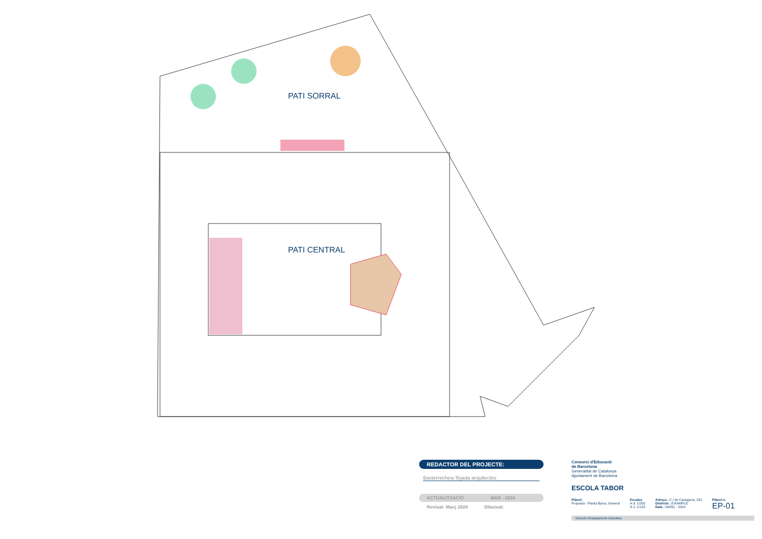PATI SORRAL
PATI CENTRAL
REDACTOR DEL PROJECTE:
Basterrechea-Tejada arquitectes
ACTUALITZACIÓ MAR - 2024
Revisat: Març 2024 Dibuixat:
Consorci d'Educació
de Barcelona
Generalitat de Catalunya
Ajuntament de Barcelona
ESCOLA TABOR
Plànol:
Proposta - Planta Baixa, General
Escales
A-3: 1/250
A-1: 1/125
Adreça : C./ de Cartagena, 231
Districte : EIXAMPLE
Data : MARÇ - 2024
Plànol n.
EP-01
Direcció d'Equipaments Educatius